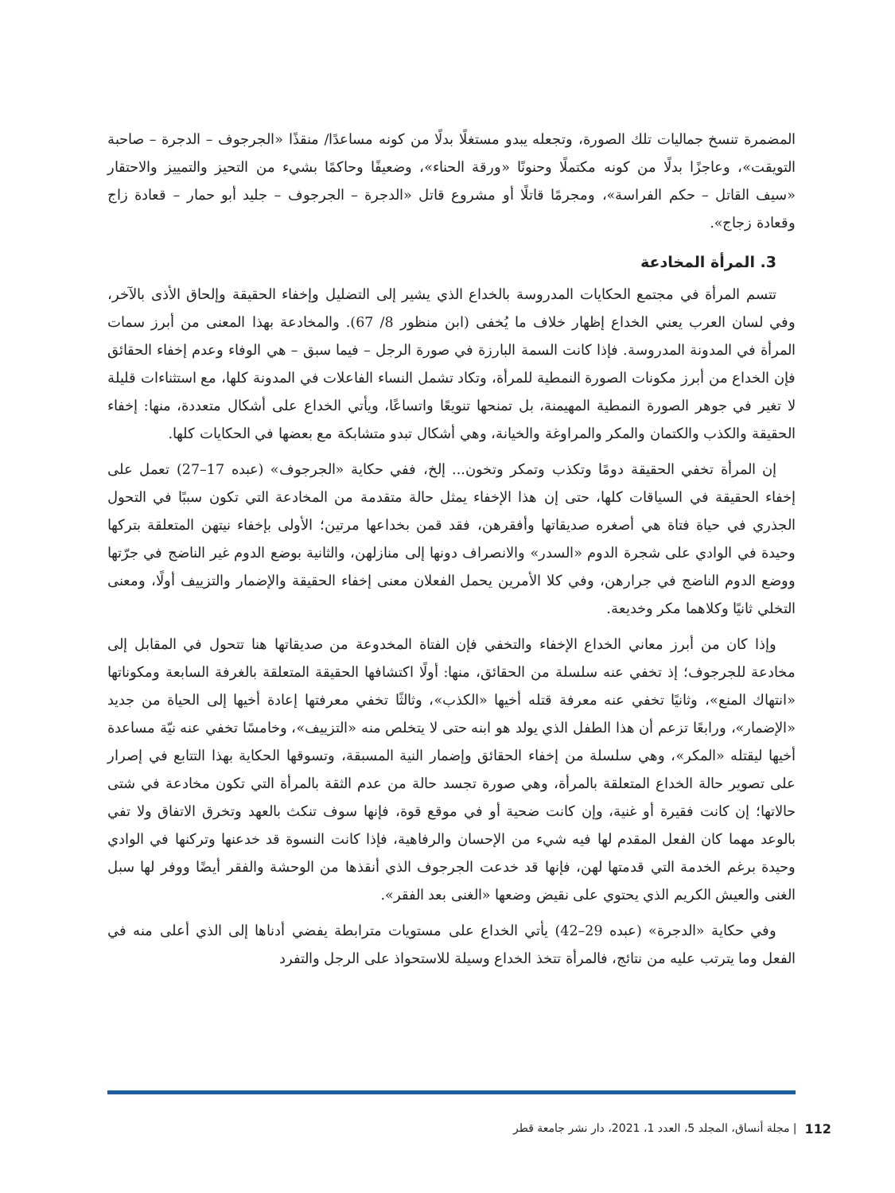المضمرة تنسخ جماليات تلك الصورة، وتجعله يبدو مستغلًا بدلًا من كونه مساعدًا/ منقذًا «الجرجوف – الدجرة – صاحبة التويقت»، وعاجزًا بدلًا من كونه مكتملًا وحنونًا «ورقة الحناء»، وضعيفًا وحاكمًا بشيء من التحيز والتمييز والاحتقار «سيف القاتل – حكم الفراسة»، ومجرمًا قاتلًا أو مشروع قاتل «الدجرة – الجرجوف – جليد أبو حمار – قعادة زاج وقعادة زجاج».
3. المرأة المخادعة
تتسم المرأة في مجتمع الحكايات المدروسة بالخداع الذي يشير إلى التضليل وإخفاء الحقيقة وإلحاق الأذى بالآخر، وفي لسان العرب يعني الخداع إظهار خلاف ما يُخفى (ابن منظور 8/ 67). والمخادعة بهذا المعنى من أبرز سمات المرأة في المدونة المدروسة. فإذا كانت السمة البارزة في صورة الرجل – فيما سبق – هي الوفاء وعدم إخفاء الحقائق فإن الخداع من أبرز مكونات الصورة النمطية للمرأة، وتكاد تشمل النساء الفاعلات في المدونة كلها، مع استثناءات قليلة لا تغير في جوهر الصورة النمطية المهيمنة، بل تمنحها تنويعًا واتساعًا، ويأتي الخداع على أشكال متعددة، منها: إخفاء الحقيقة والكذب والكتمان والمكر والمراوغة والخيانة، وهي أشكال تبدو متشابكة مع بعضها في الحكايات كلها.
إن المرأة تخفي الحقيقة دومًا وتكذب وتمكر وتخون... إلخ، ففي حكاية «الجرجوف» (عبده 17–27) تعمل على إخفاء الحقيقة في السياقات كلها، حتى إن هذا الإخفاء يمثل حالة متقدمة من المخادعة التي تكون سببًا في التحول الجذري في حياة فتاة هي أصغره صديقاتها وأفقرهن، فقد قمن بخداعها مرتين؛ الأولى بإخفاء نيتهن المتعلقة بتركها وحيدة في الوادي على شجرة الدوم «السدر» والانصراف دونها إلى منازلهن، والثانية بوضع الدوم غير الناضج في جرّتها ووضع الدوم الناضج في جرارهن، وفي كلا الأمرين يحمل الفعلان معنى إخفاء الحقيقة والإضمار والتزييف أولًا، ومعنى التخلي ثانيًا وكلاهما مكر وخديعة.
وإذا كان من أبرز معاني الخداع الإخفاء والتخفي فإن الفتاة المخدوعة من صديقاتها هنا تتحول في المقابل إلى مخادعة للجرجوف؛ إذ تخفي عنه سلسلة من الحقائق، منها: أولًا اكتشافها الحقيقة المتعلقة بالغرفة السابعة ومكوناتها «انتهاك المنع»، وثانيًا تخفي عنه معرفة قتله أخيها «الكذب»، وثالثًا تخفي معرفتها إعادة أخيها إلى الحياة من جديد «الإضمار»، ورابعًا تزعم أن هذا الطفل الذي يولد هو ابنه حتى لا يتخلص منه «التزييف»، وخامسًا تخفي عنه نيّة مساعدة أخيها ليقتله «المكر»، وهي سلسلة من إخفاء الحقائق وإضمار النية المسبقة، وتسوقها الحكاية بهذا التتابع في إصرار على تصوير حالة الخداع المتعلقة بالمرأة، وهي صورة تجسد حالة من عدم الثقة بالمرأة التي تكون مخادعة في شتى حالاتها؛ إن كانت فقيرة أو غنية، وإن كانت ضحية أو في موقع قوة، فإنها سوف تنكث بالعهد وتخرق الاتفاق ولا تفي بالوعد مهما كان الفعل المقدم لها فيه شيء من الإحسان والرفاهية، فإذا كانت النسوة قد خدعنها وتركنها في الوادي وحيدة برغم الخدمة التي قدمتها لهن، فإنها قد خدعت الجرجوف الذي أنقذها من الوحشة والفقر أيضًا ووفر لها سبل الغنى والعيش الكريم الذي يحتوي على نقيض وضعها «الغنى بعد الفقر».
وفي حكاية «الدجرة» (عبده 29–42) يأتي الخداع على مستويات مترابطة يفضي أدناها إلى الذي أعلى منه في الفعل وما يترتب عليه من نتائج، فالمرأة تتخذ الخداع وسيلة للاستحواذ على الرجل والتفرد
112 | مجلة أنساق، المجلد 5، العدد 1، 2021، دار نشر جامعة قطر